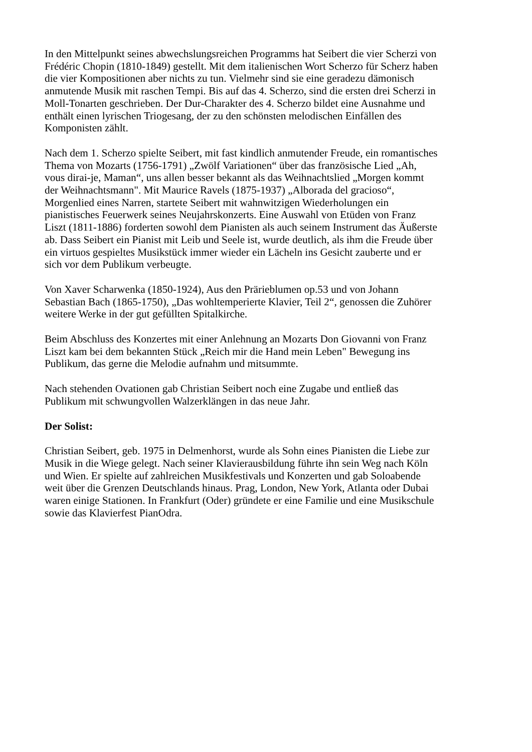In den Mittelpunkt seines abwechslungsreichen Programms hat Seibert die vier Scherzi von
Frédéric Chopin (1810-1849) gestellt. Mit dem italienischen Wort Scherzo für Scherz haben
die vier Kompositionen aber nichts zu tun. Vielmehr sind sie eine geradezu dämonisch
anmutende Musik mit raschen Tempi. Bis auf das 4. Scherzo, sind die ersten drei Scherzi in
Moll-Tonarten geschrieben. Der Dur-Charakter des 4. Scherzo bildet eine Ausnahme und
enthält einen lyrischen Triogesang, der zu den schönsten melodischen Einfällen des
Komponisten zählt.
Nach dem 1. Scherzo spielte Seibert, mit fast kindlich anmutender Freude, ein romantisches
Thema von Mozarts (1756-1791) „Zwölf Variationen“ über das französische Lied „Ah,
vous dirai-je, Maman“, uns allen besser bekannt als das Weihnachtslied „Morgen kommt
der Weihnachtsmann". Mit Maurice Ravels (1875-1937) „Alborada del gracioso“,
Morgenlied eines Narren, startete Seibert mit wahnwitzigen Wiederholungen ein
pianistisches Feuerwerk seines Neujahrskonzerts. Eine Auswahl von Etüden von Franz
Liszt (1811-1886) forderten sowohl dem Pianisten als auch seinem Instrument das Äußerste
ab. Dass Seibert ein Pianist mit Leib und Seele ist, wurde deutlich, als ihm die Freude über
ein virtuos gespieltes Musikstück immer wieder ein Lächeln ins Gesicht zauberte und er
sich vor dem Publikum verbeugte.
Von Xaver Scharwenka (1850-1924), Aus den Prärieblumen op.53 und von Johann
Sebastian Bach (1865-1750), „Das wohltemperierte Klavier, Teil 2“, genossen die Zuhörer
weitere Werke in der gut gefüllten Spitalkirche.
Beim Abschluss des Konzertes mit einer Anlehnung an Mozarts Don Giovanni von Franz
Liszt kam bei dem bekannten Stück „Reich mir die Hand mein Leben" Bewegung ins
Publikum, das gerne die Melodie aufnahm und mitsummte.
Nach stehenden Ovationen gab Christian Seibert noch eine Zugabe und entließ das
Publikum mit schwungvollen Walzerklängen in das neue Jahr.
Der Solist:
Christian Seibert, geb. 1975 in Delmenhorst, wurde als Sohn eines Pianisten die Liebe zur
Musik in die Wiege gelegt. Nach seiner Klavierausbildung führte ihn sein Weg nach Köln
und Wien. Er spielte auf zahlreichen Musikfestivals und Konzerten und gab Soloabende
weit über die Grenzen Deutschlands hinaus. Prag, London, New York, Atlanta oder Dubai
waren einige Stationen. In Frankfurt (Oder) gründete er eine Familie und eine Musikschule
sowie das Klavierfest PianOdra.